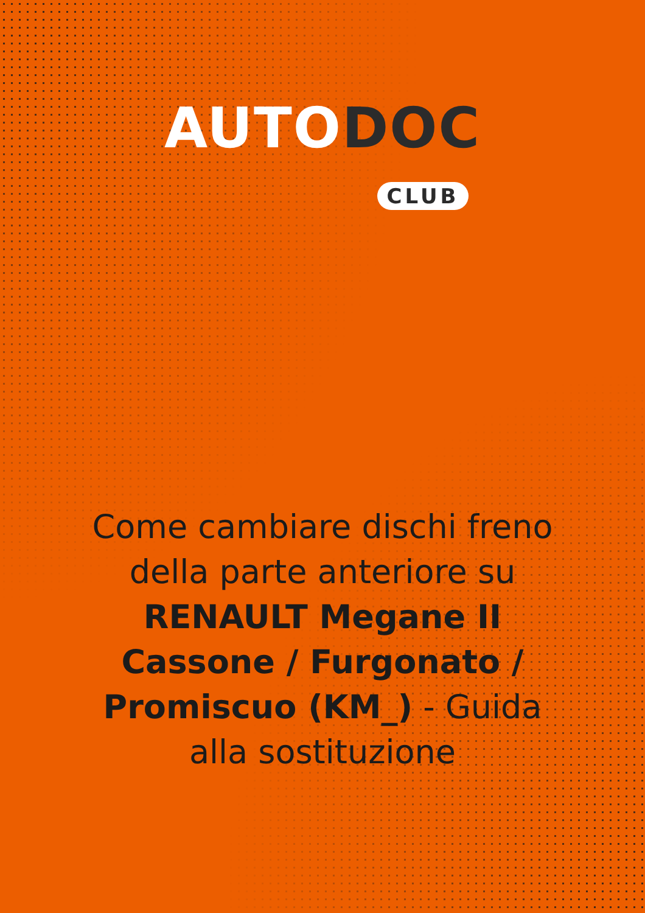AUTO DOC
CLUB
Come cambiare dischi freno della parte anteriore su RENAULT Megane II Cassone / Furgonato / Promiscuo (KM_) - Guida alla sostituzione